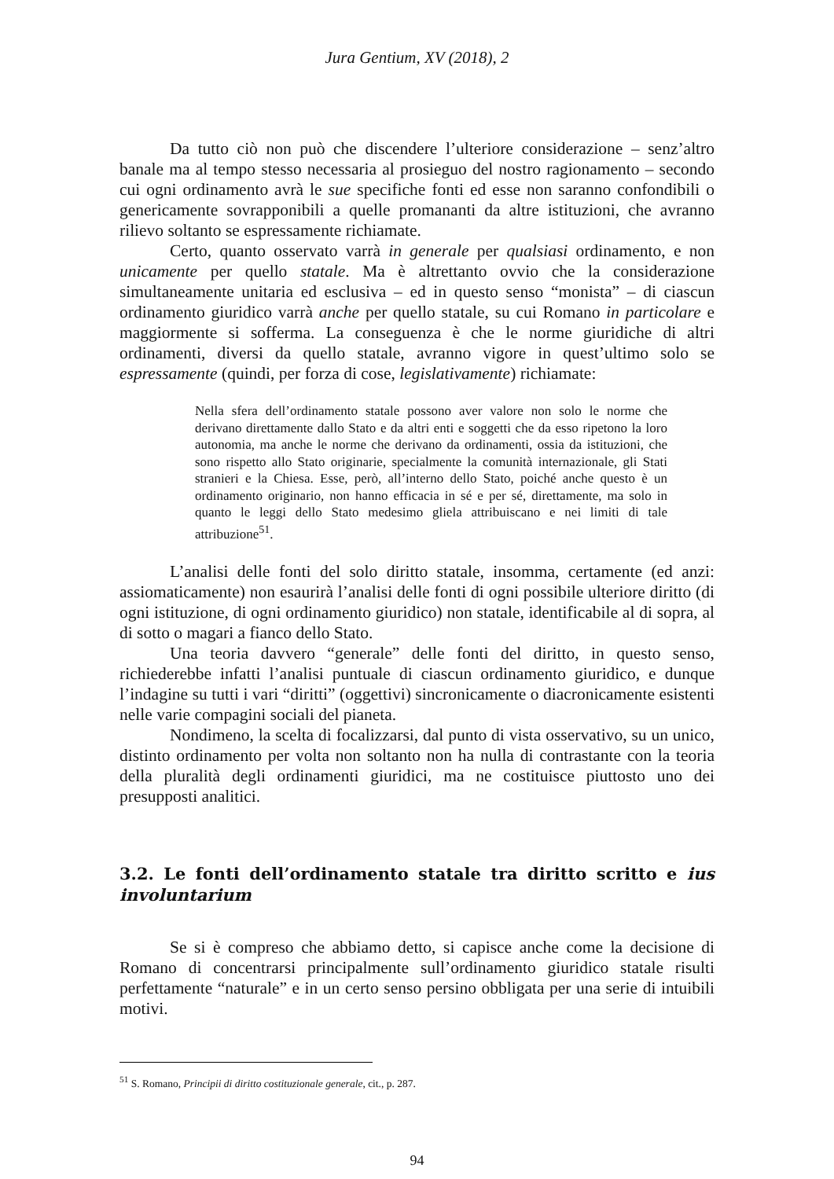Jura Gentium, XV (2018), 2
Da tutto ciò non può che discendere l’ulteriore considerazione – senz’altro banale ma al tempo stesso necessaria al prosieguo del nostro ragionamento – secondo cui ogni ordinamento avrà le sue specifiche fonti ed esse non saranno confondibili o genericamente sovrapponibili a quelle promananti da altre istituzioni, che avranno rilievo soltanto se espressamente richiamate.
Certo, quanto osservato varrà in generale per qualsiasi ordinamento, e non unicamente per quello statale. Ma è altrettanto ovvio che la considerazione simultaneamente unitaria ed esclusiva – ed in questo senso “monista” – di ciascun ordinamento giuridico varrà anche per quello statale, su cui Romano in particolare e maggiormente si sofferma. La conseguenza è che le norme giuridiche di altri ordinamenti, diversi da quello statale, avranno vigore in quest’ultimo solo se espressamente (quindi, per forza di cose, legislativamente) richiamate:
Nella sfera dell’ordinamento statale possono aver valore non solo le norme che derivano direttamente dallo Stato e da altri enti e soggetti che da esso ripetono la loro autonomia, ma anche le norme che derivano da ordinamenti, ossia da istituzioni, che sono rispetto allo Stato originarie, specialmente la comunità internazionale, gli Stati stranieri e la Chiesa. Esse, però, all’interno dello Stato, poiché anche questo è un ordinamento originario, non hanno efficacia in sé e per sé, direttamente, ma solo in quanto le leggi dello Stato medesimo gliela attribuiscano e nei limiti di tale attribuzione<sup>51</sup>.
L’analisi delle fonti del solo diritto statale, insomma, certamente (ed anzi: assiomaticamente) non esaurirà l’analisi delle fonti di ogni possibile ulteriore diritto (di ogni istituzione, di ogni ordinamento giuridico) non statale, identificabile al di sopra, al di sotto o magari a fianco dello Stato.
Una teoria davvero “generale” delle fonti del diritto, in questo senso, richiederebbe infatti l’analisi puntuale di ciascun ordinamento giuridico, e dunque l’indagine su tutti i vari “diritti” (oggettivi) sincronicamente o diacronicamente esistenti nelle varie compagini sociali del pianeta.
Nondimeno, la scelta di focalizzarsi, dal punto di vista osservativo, su un unico, distinto ordinamento per volta non soltanto non ha nulla di contrastante con la teoria della pluralità degli ordinamenti giuridici, ma ne costituisce piuttosto uno dei presupposti analitici.
3.2. Le fonti dell’ordinamento statale tra diritto scritto e ius involuntarium
Se si è compreso che abbiamo detto, si capisce anche come la decisione di Romano di concentrarsi principalmente sull’ordinamento giuridico statale risulti perfettamente “naturale” e in un certo senso persino obbligata per una serie di intuibili motivi.
<sup>51</sup> S. Romano, Principii di diritto costituzionale generale, cit., p. 287.
94